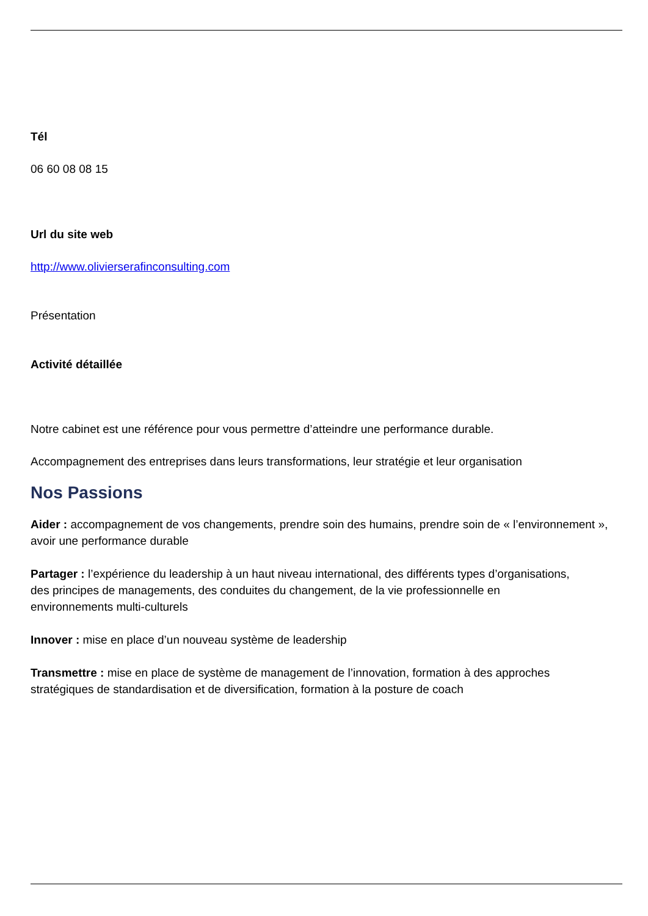Tél
06 60 08 08 15
Url du site web
http://www.olivierserafinconsulting.com
Présentation
Activité détaillée
Notre cabinet est une référence pour vous permettre d’atteindre une performance durable.
Accompagnement des entreprises dans leurs transformations, leur stratégie et leur organisation
Nos Passions
Aider : accompagnement de vos changements, prendre soin des humains, prendre soin de « l’environnement », avoir une performance durable
Partager : l’expérience du leadership à un haut niveau international, des différents types d’organisations, des principes de managements, des conduites du changement, de la vie professionnelle en environnements multi-culturels
Innover : mise en place d’un nouveau système de leadership
Transmettre : mise en place de système de management de l’innovation, formation à des approches stratégiques de standardisation et de diversification, formation à la posture de coach